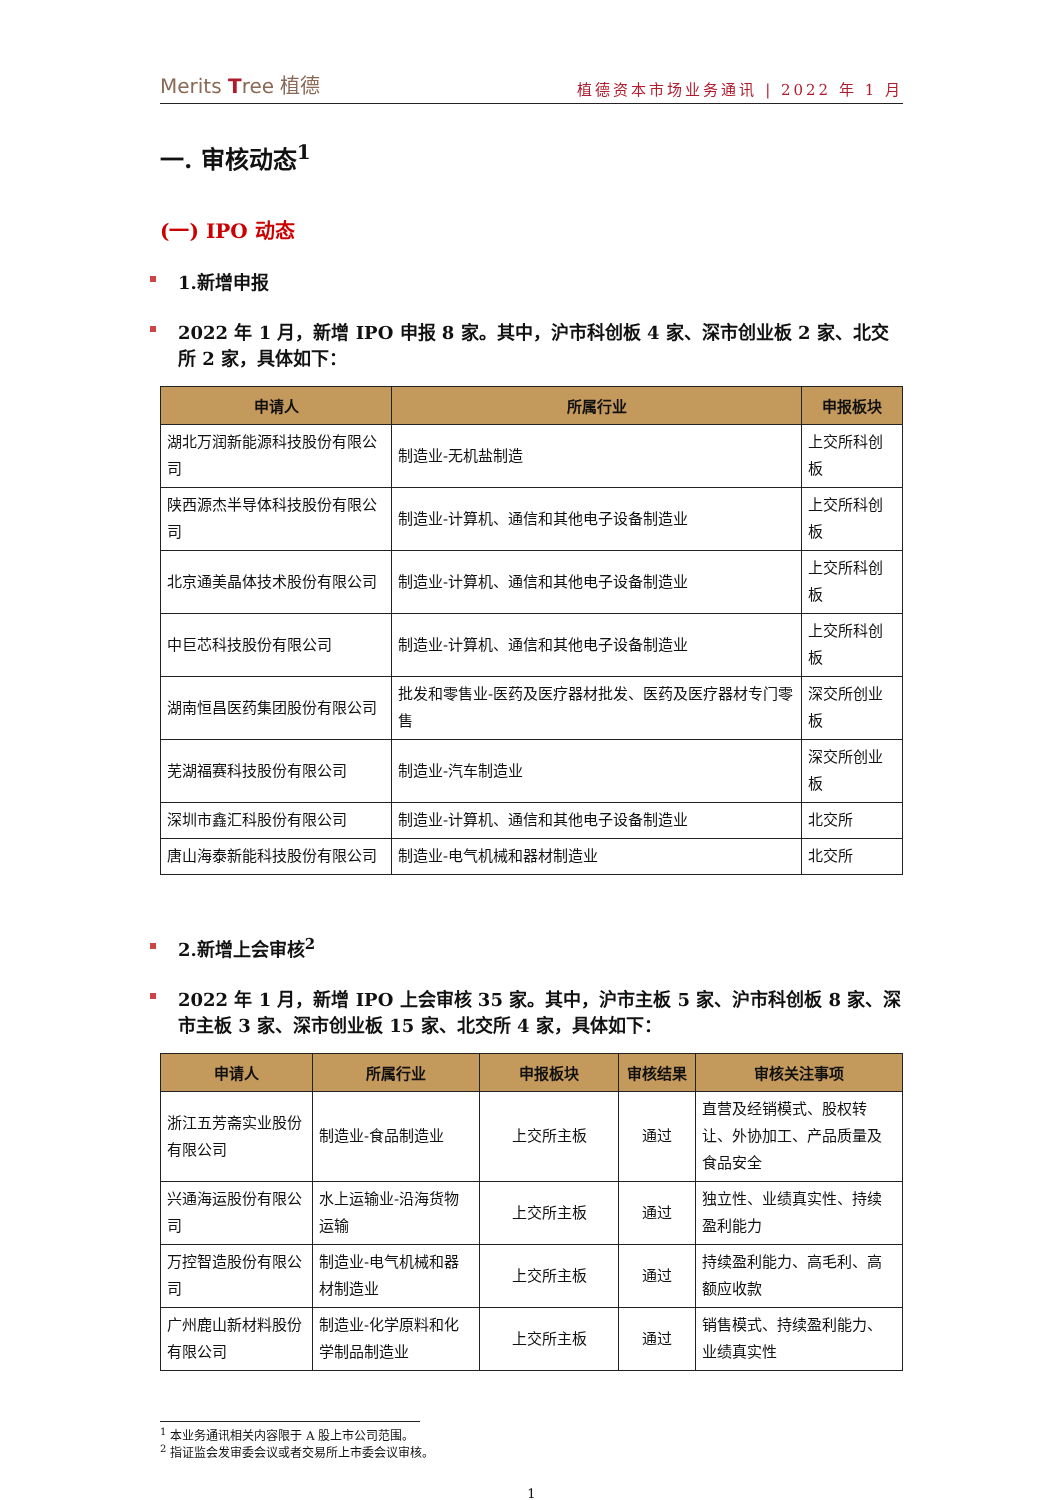Merits Tree 植德
植德资本市场业务通讯 | 2022 年 1 月
一. 审核动态<sup>1</sup>
(一) IPO 动态
1.新增申报
2022 年 1 月，新增 IPO 申报 8 家。其中，沪市科创板 4 家、深市创业板 2 家、北交所 2 家，具体如下：
| 申请人 | 所属行业 | 申报板块 |
| --- | --- | --- |
| 湖北万润新能源科技股份有限公司 | 制造业-无机盐制造 | 上交所科创板 |
| 陕西源杰半导体科技股份有限公司 | 制造业-计算机、通信和其他电子设备制造业 | 上交所科创板 |
| 北京通美晶体技术股份有限公司 | 制造业-计算机、通信和其他电子设备制造业 | 上交所科创板 |
| 中巨芯科技股份有限公司 | 制造业-计算机、通信和其他电子设备制造业 | 上交所科创板 |
| 湖南恒昌医药集团股份有限公司 | 批发和零售业-医药及医疗器材批发、医药及医疗器材专门零售 | 深交所创业板 |
| 芜湖福赛科技股份有限公司 | 制造业-汽车制造业 | 深交所创业板 |
| 深圳市鑫汇科股份有限公司 | 制造业-计算机、通信和其他电子设备制造业 | 北交所 |
| 唐山海泰新能科技股份有限公司 | 制造业-电气机械和器材制造业 | 北交所 |
2.新增上会审核<sup>2</sup>
2022 年 1 月，新增 IPO 上会审核 35 家。其中，沪市主板 5 家、沪市科创板 8 家、深市主板 3 家、深市创业板 15 家、北交所 4 家，具体如下：
| 申请人 | 所属行业 | 申报板块 | 审核结果 | 审核关注事项 |
| --- | --- | --- | --- | --- |
| 浙江五芳斋实业股份有限公司 | 制造业-食品制造业 | 上交所主板 | 通过 | 直营及经销模式、股权转让、外协加工、产品质量及食品安全 |
| 兴通海运股份有限公司 | 水上运输业-沿海货物运输 | 上交所主板 | 通过 | 独立性、业绩真实性、持续盈利能力 |
| 万控智造股份有限公司 | 制造业-电气机械和器材制造业 | 上交所主板 | 通过 | 持续盈利能力、高毛利、高额应收款 |
| 广州鹿山新材料股份有限公司 | 制造业-化学原料和化学制品制造业 | 上交所主板 | 通过 | 销售模式、持续盈利能力、业绩真实性 |
<sup>1</sup> 本业务通讯相关内容限于 A 股上市公司范围。
<sup>2</sup> 指证监会发审委会议或者交易所上市委会议审核。
1